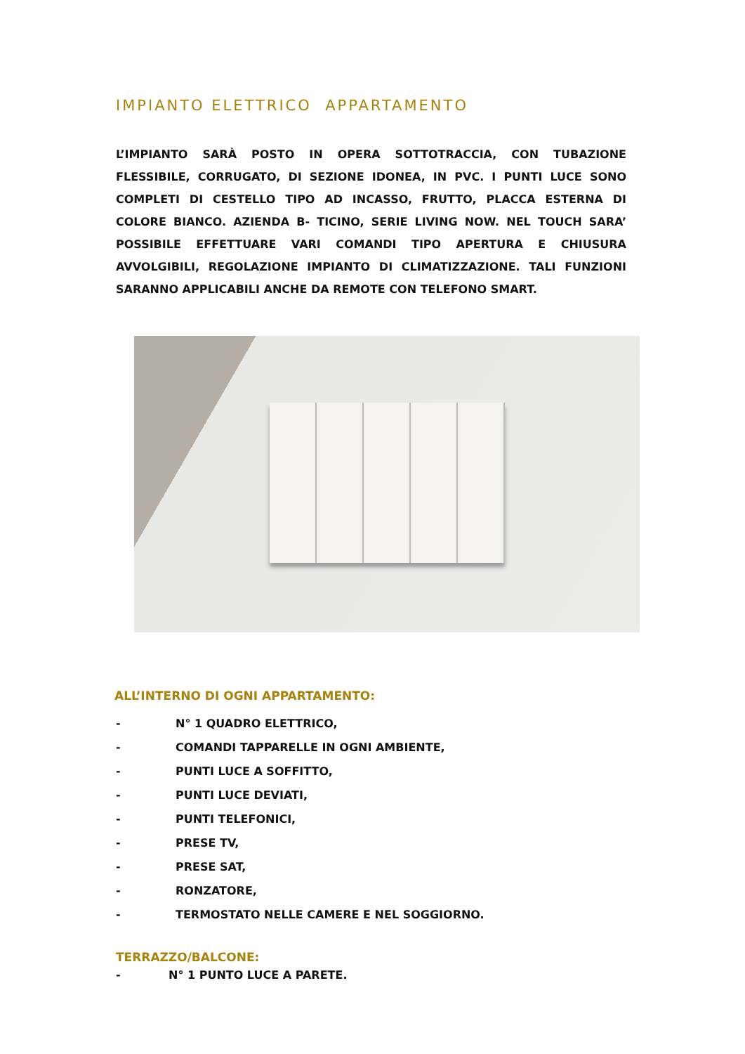IMPIANTO ELETTRICO APPARTAMENTO
L’IMPIANTO SARÀ POSTO IN OPERA SOTTOTRACCIA, CON TUBAZIONE FLESSIBILE, CORRUGATO, DI SEZIONE IDONEA, IN PVC. I PUNTI LUCE SONO COMPLETI DI CESTELLO TIPO AD INCASSO, FRUTTO, PLACCA ESTERNA DI COLORE BIANCO. AZIENDA B- TICINO, SERIE LIVING NOW. NEL TOUCH SARA’ POSSIBILE EFFETTUARE VARI COMANDI TIPO APERTURA E CHIUSURA AVVOLGIBILI, REGOLAZIONE IMPIANTO DI CLIMATIZZAZIONE. TALI FUNZIONI SARANNO APPLICABILI ANCHE DA REMOTE CON TELEFONO SMART.
ALL’INTERNO DI OGNI APPARTAMENTO:
- N° 1 QUADRO ELETTRICO,
- COMANDI TAPPARELLE IN OGNI AMBIENTE,
- PUNTI LUCE A SOFFITTO,
- PUNTI LUCE DEVIATI,
- PUNTI TELEFONICI,
- PRESE TV,
- PRESE SAT,
- RONZATORE,
- TERMOSTATO NELLE CAMERE E NEL SOGGIORNO.
TERRAZZO/BALCONE:
- N° 1 PUNTO LUCE A PARETE.